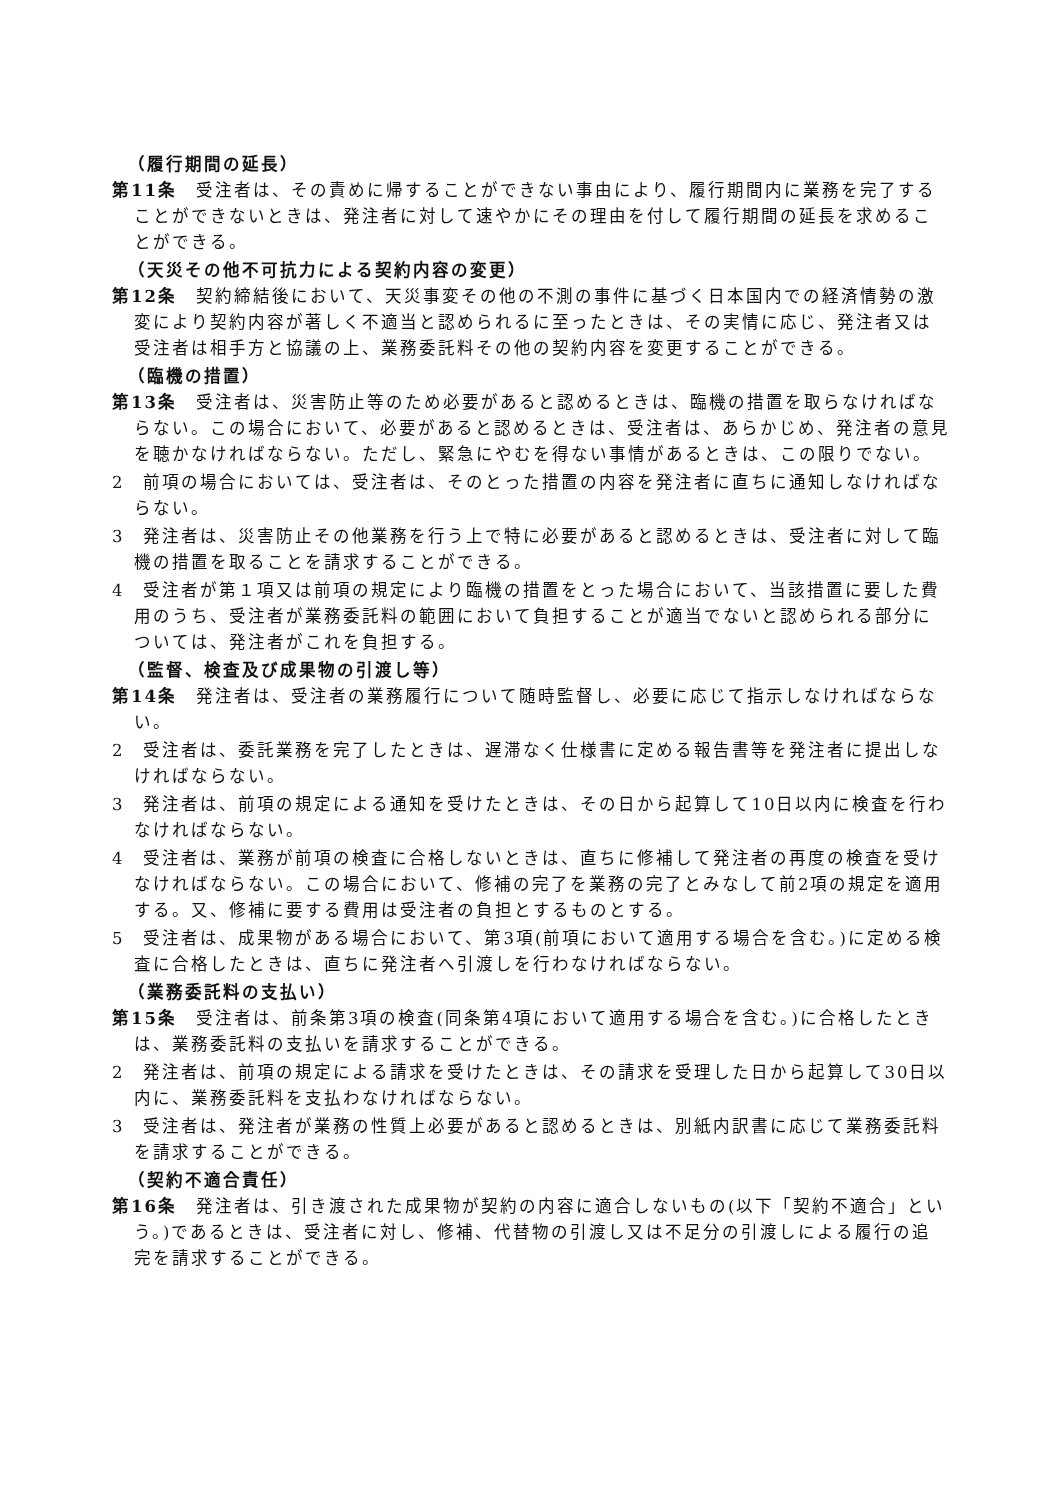（履行期間の延長）
第11条　受注者は、その責めに帰することができない事由により、履行期間内に業務を完了することができないときは、発注者に対して速やかにその理由を付して履行期間の延長を求めることができる。
（天災その他不可抗力による契約内容の変更）
第12条　契約締結後において、天災事変その他の不測の事件に基づく日本国内での経済情勢の激変により契約内容が著しく不適当と認められるに至ったときは、その実情に応じ、発注者又は受注者は相手方と協議の上、業務委託料その他の契約内容を変更することができる。
（臨機の措置）
第13条　受注者は、災害防止等のため必要があると認めるときは、臨機の措置を取らなければならない。この場合において、必要があると認めるときは、受注者は、あらかじめ、発注者の意見を聴かなければならない。ただし、緊急にやむを得ない事情があるときは、この限りでない。
2　前項の場合においては、受注者は、そのとった措置の内容を発注者に直ちに通知しなければならない。
3　発注者は、災害防止その他業務を行う上で特に必要があると認めるときは、受注者に対して臨機の措置を取ることを請求することができる。
4　受注者が第１項又は前項の規定により臨機の措置をとった場合において、当該措置に要した費用のうち、受注者が業務委託料の範囲において負担することが適当でないと認められる部分については、発注者がこれを負担する。
（監督、検査及び成果物の引渡し等）
第14条　発注者は、受注者の業務履行について随時監督し、必要に応じて指示しなければならない。
2　受注者は、委託業務を完了したときは、遅滞なく仕様書に定める報告書等を発注者に提出しなければならない。
3　発注者は、前項の規定による通知を受けたときは、その日から起算して10日以内に検査を行わなければならない。
4　受注者は、業務が前項の検査に合格しないときは、直ちに修補して発注者の再度の検査を受けなければならない。この場合において、修補の完了を業務の完了とみなして前2項の規定を適用する。又、修補に要する費用は受注者の負担とするものとする。
5　受注者は、成果物がある場合において、第3項(前項において適用する場合を含む。)に定める検査に合格したときは、直ちに発注者へ引渡しを行わなければならない。
（業務委託料の支払い）
第15条　受注者は、前条第3項の検査(同条第4項において適用する場合を含む。)に合格したときは、業務委託料の支払いを請求することができる。
2　発注者は、前項の規定による請求を受けたときは、その請求を受理した日から起算して30日以内に、業務委託料を支払わなければならない。
3　受注者は、発注者が業務の性質上必要があると認めるときは、別紙内訳書に応じて業務委託料を請求することができる。
（契約不適合責任）
第16条　発注者は、引き渡された成果物が契約の内容に適合しないもの(以下「契約不適合」という。)であるときは、受注者に対し、修補、代替物の引渡し又は不足分の引渡しによる履行の追完を請求することができる。